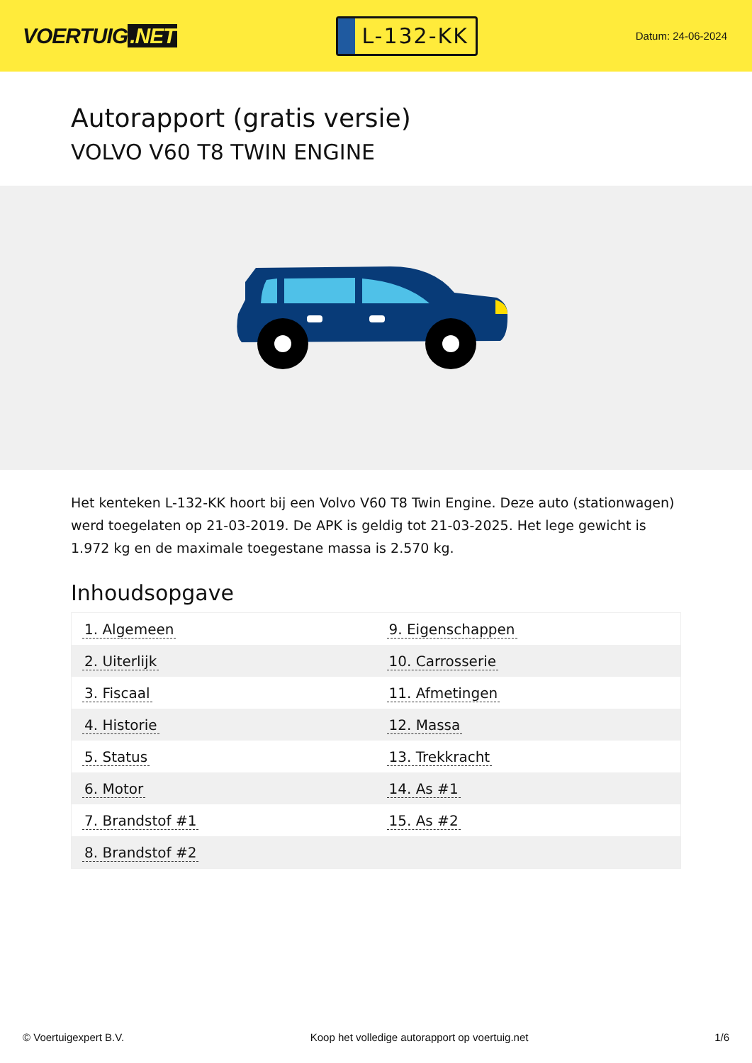VOERTUIG.NET
L-132-KK
Datum: 24-06-2024
Autorapport (gratis versie)
VOLVO V60 T8 TWIN ENGINE
Het kenteken L-132-KK hoort bij een Volvo V60 T8 Twin Engine. Deze auto (stationwagen) werd toegelaten op 21-03-2019. De APK is geldig tot 21-03-2025. Het lege gewicht is 1.972 kg en de maximale toegestane massa is 2.570 kg.
Inhoudsopgave
| 1. Algemeen | 9. Eigenschappen |
| 2. Uiterlijk | 10. Carrosserie |
| 3. Fiscaal | 11. Afmetingen |
| 4. Historie | 12. Massa |
| 5. Status | 13. Trekkracht |
| 6. Motor | 14. As #1 |
| 7. Brandstof #1 | 15. As #2 |
| 8. Brandstof #2 | |
© Voertuigexpert B.V. Koop het volledige autorapport op voertuig.net
1/6